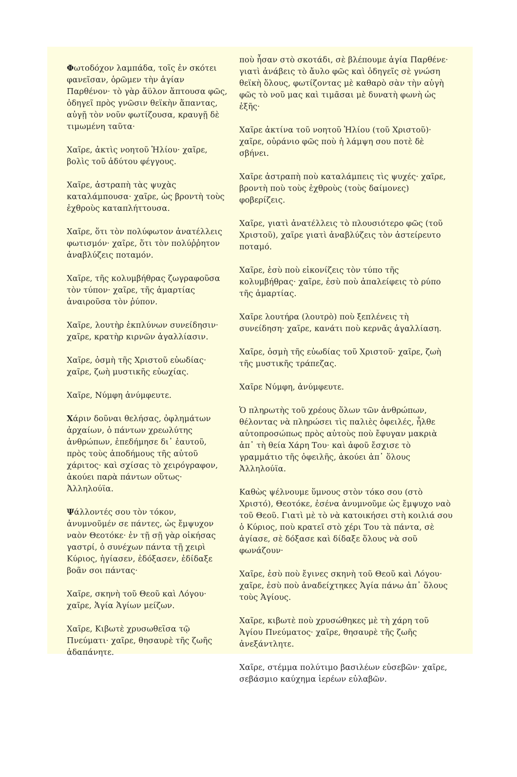Φωτοδόχον λαμπάδα, τοῖς ἐν σκότει φανεῖσαν, ὁρῶμεν τὴν ἁγίαν Παρθένον· τὸ γὰρ ἄϋλον ἅπτουσα φῶς, ὁδηγεῖ πρὸς γνῶσιν θεϊκὴν ἅπαντας, αὐγῇ τὸν νοῦν φωτίζουσα, κραυγῇ δὲ τιμωμένη ταῦτα·
Χαῖρε, ἀκτὶς νοητοῦ Ἡλίου· χαῖρε, βολὶς τοῦ ἀδύτου φέγγους.
Χαῖρε, ἀστραπὴ τὰς ψυχὰς καταλάμπουσα· χαῖρε, ὡς βροντὴ τοὺς ἐχθροὺς καταπλήττουσα.
Χαῖρε, ὅτι τὸν πολύφωτον ἀνατέλλεις φωτισμόν· χαῖρε, ὅτι τὸν πολύῤῥητον ἀναβλύζεις ποταμόν.
Χαῖρε, τῆς κολυμβήθρας ζωγραφοῦσα τὸν τύπον· χαῖρε, τῆς ἁμαρτίας ἀναιροῦσα τὸν ῥύπον.
Χαῖρε, λουτὴρ ἐκπλύνων συνείδησιν· χαῖρε, κρατὴρ κιρνῶν ἀγαλλίασιν.
Χαῖρε, ὀσμὴ τῆς Χριστοῦ εὐωδίας· χαῖρε, ζωὴ μυστικῆς εὐωχίας.
Χαῖρε, Νύμφη ἀνύμφευτε.
Χάριν δοῦναι θελήσας, ὀφλημάτων ἀρχαίων, ὁ πάντων χρεωλύτης ἀνθρώπων, ἐπεδήμησε δι᾽ ἑαυτοῦ, πρὸς τοὺς ἀποδήμους τῆς αὐτοῦ χάριτος· καὶ σχίσας τὸ χειρόγραφον, ἀκούει παρὰ πάντων οὕτως· Ἀλληλούϊα.
Ψάλλοντές σου τὸν τόκον, ἀνυμνοῦμέν σε πάντες, ὡς ἔμψυχον ναὸν Θεοτόκε· ἐν τῇ σῇ γὰρ οἰκήσας γαστρί, ὁ συνέχων πάντα τῇ χειρὶ Κύριος, ἡγίασεν, ἐδόξασεν, ἐδίδαξε βοᾶν σοι πάντας·
Χαῖρε, σκηνὴ τοῦ Θεοῦ καὶ Λόγου· χαῖρε, Ἁγία Ἁγίων μείζων.
Χαῖρε, Κιβωτὲ χρυσωθεῖσα τῷ Πνεύματι· χαῖρε, θησαυρὲ τῆς ζωῆς ἀδαπάνητε.
ποὺ ἦσαν στὸ σκοτάδι, σὲ βλέπουμε ἁγία Παρθένε· γιατὶ ἀνάβεις τὸ ἄυλο φῶς καὶ ὁδηγεῖς σὲ γνώση θεϊκὴ ὅλους, φωτίζοντας μὲ καθαρὸ σὰν τὴν αὐγὴ φῶς τὸ νοῦ μας καὶ τιμᾶσαι μὲ δυνατὴ φωνὴ ὡς ἑξῆς·
Χαῖρε ἀκτίνα τοῦ νοητοῦ Ἡλίου (τοῦ Χριστοῦ)· χαῖρε, οὐράνιο φῶς ποὺ ἡ λάμψη σου ποτὲ δὲ σβήνει.
Χαῖρε ἀστραπὴ ποὺ καταλάμπεις τὶς ψυχές· χαῖρε, βροντὴ ποὺ τοὺς ἐχθροὺς (τοὺς δαίμονες) φοβερίζεις.
Χαῖρε, γιατὶ ἀνατέλλεις τὸ πλουσιότερο φῶς (τοῦ Χριστοῦ), χαῖρε γιατὶ ἀναβλύζεις τὸν ἀστείρευτο ποταμό.
Χαῖρε, ἐσὺ ποὺ εἰκονίζεις τὸν τύπο τῆς κολυμβήθρας· χαῖρε, ἐσὺ ποὺ ἀπαλείφεις τὸ ρύπο τῆς ἁμαρτίας.
Χαῖρε λουτήρα (λουτρὸ) ποὺ ξεπλένεις τὴ συνείδηση· χαῖρε, κανάτι ποὺ κερνᾶς ἀγαλλίαση.
Χαῖρε, ὀσμὴ τῆς εὐωδίας τοῦ Χριστοῦ· χαῖρε, ζωὴ τῆς μυστικῆς τράπεζας.
Χαῖρε Νύμφη, ἀνύμφευτε.
Ὁ πληρωτὴς τοῦ χρέους ὅλων τῶν ἀνθρώπων, θέλοντας νὰ πληρώσει τὶς παλιὲς ὀφειλές, ἦλθε αὐτοπροσώπως πρὸς αὐτοὺς ποὺ ἔφυγαν μακριὰ ἀπ᾽ τὴ θεία Χάρη Του· καὶ ἀφοῦ ἔσχισε τὸ γραμμάτιο τῆς ὀφειλῆς, ἀκούει ἀπ᾽ ὅλους Ἀλληλούϊα.
Καθὼς ψέλνουμε ὕμνους στὸν τόκο σου (στὸ Χριστό), Θεοτόκε, ἐσένα ἀνυμνοῦμε ὡς ἔμψυχο ναὸ τοῦ Θεοῦ. Γιατὶ μὲ τὸ νὰ κατοικήσει στὴ κοιλιά σου ὁ Κύριος, ποὺ κρατεῖ στὸ χέρι Του τὰ πάντα, σὲ ἁγίασε, σὲ δόξασε καὶ δίδαξε ὅλους νὰ σοῦ φωνάζουν·
Χαῖρε, ἐσὺ ποὺ ἔγινες σκηνὴ τοῦ Θεοῦ καὶ Λόγου· χαῖρε, ἐσὺ ποὺ ἀναδείχτηκες Ἁγία πάνω ἀπ᾽ ὅλους τοὺς Ἁγίους.
Χαῖρε, κιβωτὲ ποὺ χρυσώθηκες μὲ τὴ χάρη τοῦ Ἁγίου Πνεύματος· χαῖρε, θησαυρὲ τῆς ζωῆς ἀνεξάντλητε.
Χαῖρε, στέμμα πολύτιμο βασιλέων εὐσεβῶν· χαῖρε, σεβάσμιο καύχημα ἱερέων εὐλαβῶν.